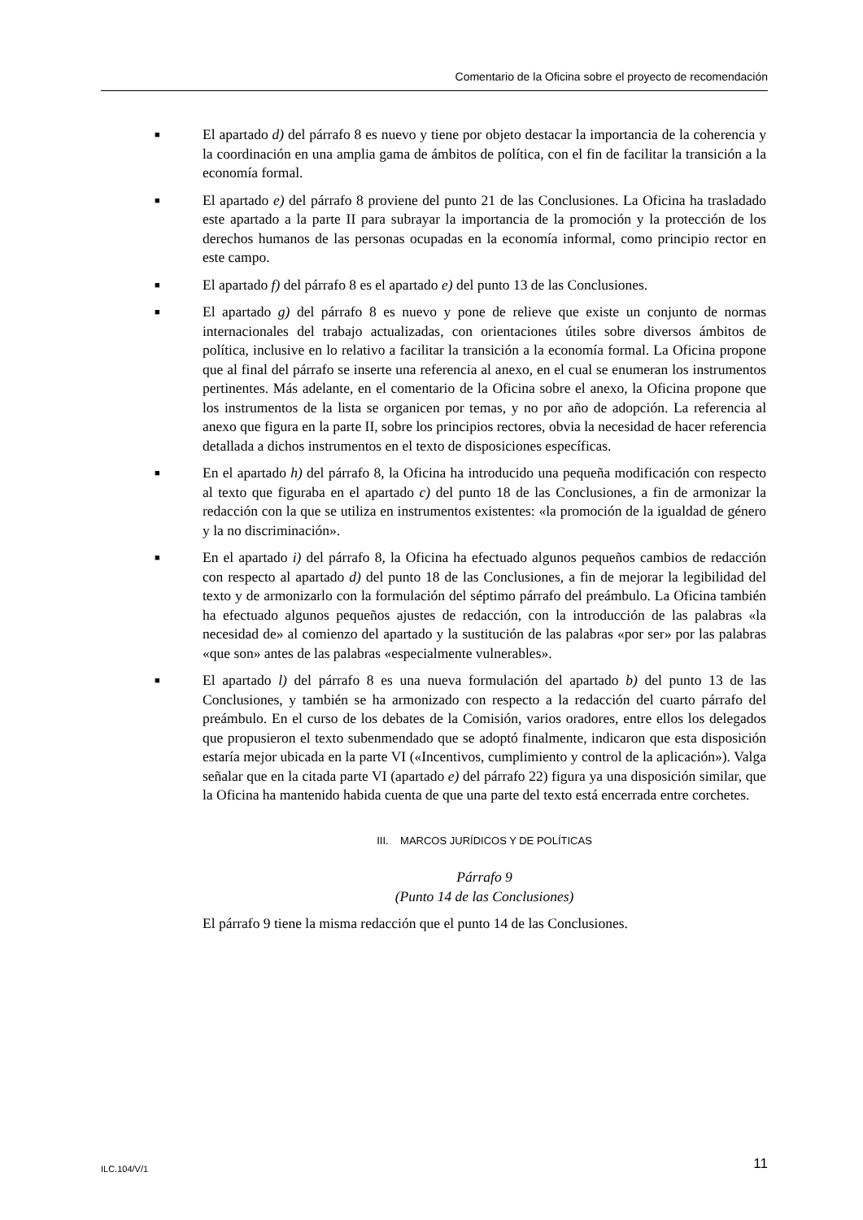Comentario de la Oficina sobre el proyecto de recomendación
■ El apartado d) del párrafo 8 es nuevo y tiene por objeto destacar la importancia de la coherencia y la coordinación en una amplia gama de ámbitos de política, con el fin de facilitar la transición a la economía formal.
■ El apartado e) del párrafo 8 proviene del punto 21 de las Conclusiones. La Oficina ha trasladado este apartado a la parte II para subrayar la importancia de la promoción y la protección de los derechos humanos de las personas ocupadas en la economía informal, como principio rector en este campo.
■ El apartado f) del párrafo 8 es el apartado e) del punto 13 de las Conclusiones.
■ El apartado g) del párrafo 8 es nuevo y pone de relieve que existe un conjunto de normas internacionales del trabajo actualizadas, con orientaciones útiles sobre diversos ámbitos de política, inclusive en lo relativo a facilitar la transición a la economía formal. La Oficina propone que al final del párrafo se inserte una referencia al anexo, en el cual se enumeran los instrumentos pertinentes. Más adelante, en el comentario de la Oficina sobre el anexo, la Oficina propone que los instrumentos de la lista se organicen por temas, y no por año de adopción. La referencia al anexo que figura en la parte II, sobre los principios rectores, obvia la necesidad de hacer referencia detallada a dichos instrumentos en el texto de disposiciones específicas.
■ En el apartado h) del párrafo 8, la Oficina ha introducido una pequeña modificación con respecto al texto que figuraba en el apartado c) del punto 18 de las Conclusiones, a fin de armonizar la redacción con la que se utiliza en instrumentos existentes: «la promoción de la igualdad de género y la no discriminación».
■ En el apartado i) del párrafo 8, la Oficina ha efectuado algunos pequeños cambios de redacción con respecto al apartado d) del punto 18 de las Conclusiones, a fin de mejorar la legibilidad del texto y de armonizarlo con la formulación del séptimo párrafo del preámbulo. La Oficina también ha efectuado algunos pequeños ajustes de redacción, con la introducción de las palabras «la necesidad de» al comienzo del apartado y la sustitución de las palabras «por ser» por las palabras «que son» antes de las palabras «especialmente vulnerables».
■ El apartado l) del párrafo 8 es una nueva formulación del apartado b) del punto 13 de las Conclusiones, y también se ha armonizado con respecto a la redacción del cuarto párrafo del preámbulo. En el curso de los debates de la Comisión, varios oradores, entre ellos los delegados que propusieron el texto subenmendado que se adoptó finalmente, indicaron que esta disposición estaría mejor ubicada en la parte VI («Incentivos, cumplimiento y control de la aplicación»). Valga señalar que en la citada parte VI (apartado e) del párrafo 22) figura ya una disposición similar, que la Oficina ha mantenido habida cuenta de que una parte del texto está encerrada entre corchetes.
III. MARCOS JURÍDICOS Y DE POLÍTICAS
Párrafo 9
(Punto 14 de las Conclusiones)
El párrafo 9 tiene la misma redacción que el punto 14 de las Conclusiones.
ILC.104/V/1 11